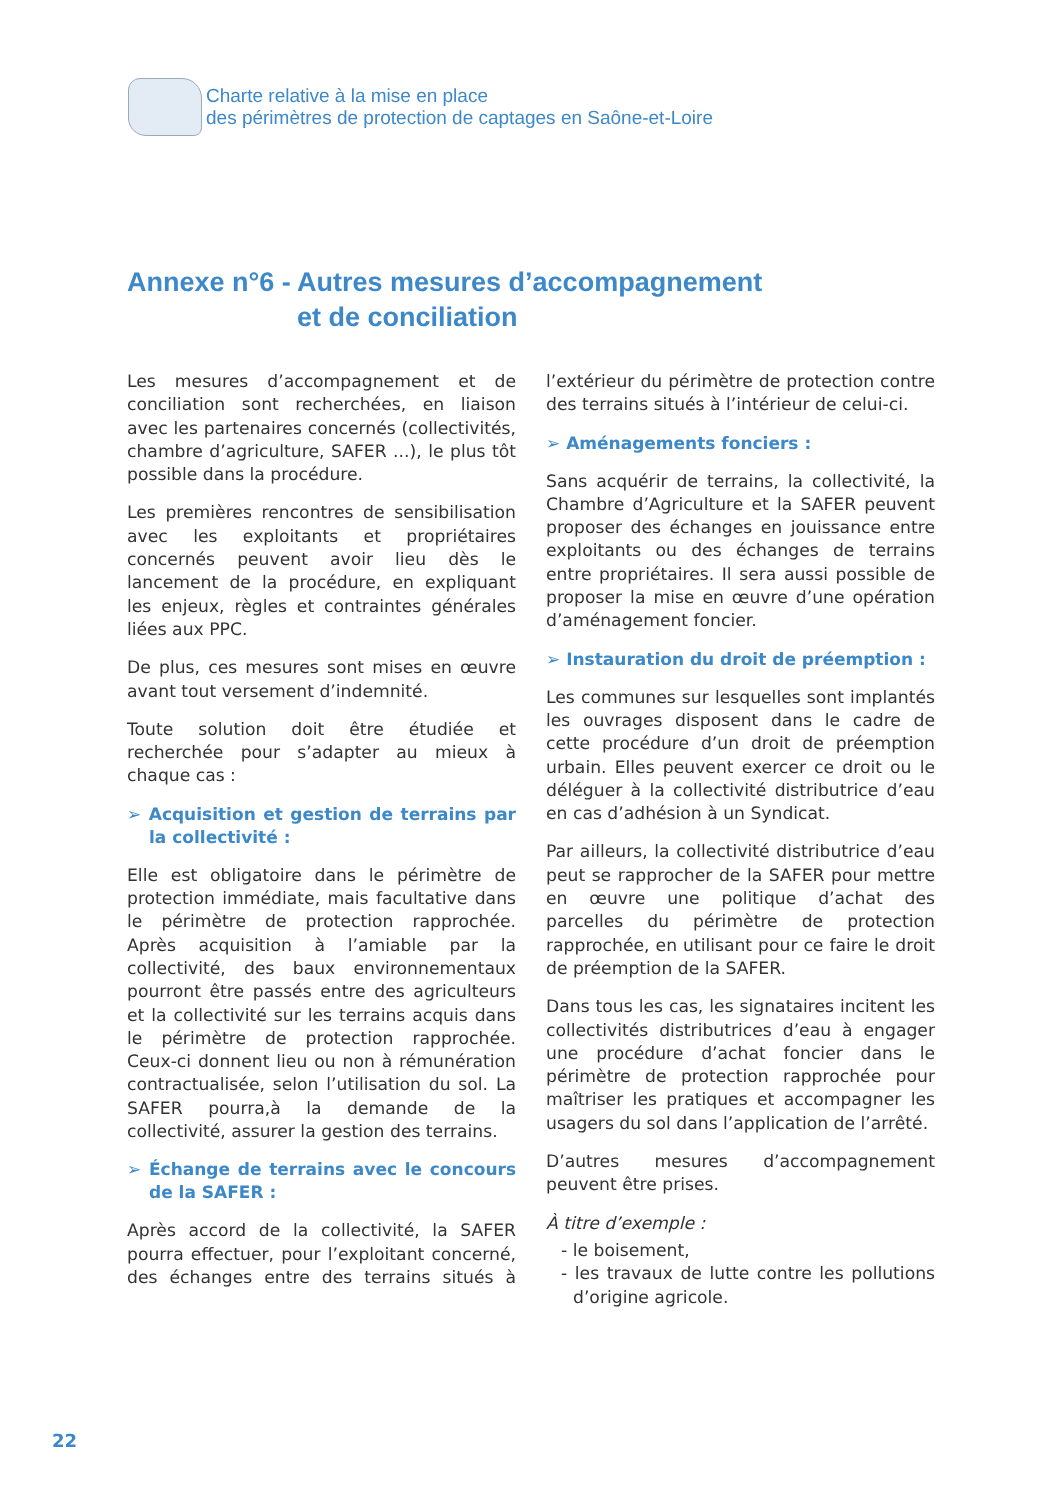Charte relative à la mise en place
des périmètres de protection de captages en Saône-et-Loire
Annexe n°6 - Autres mesures d’accompagnement
et de conciliation
Les mesures d’accompagnement et de conciliation sont recherchées, en liaison avec les partenaires concernés (collectivités, chambre d’agriculture, SAFER ...), le plus tôt possible dans la procédure.
Les premières rencontres de sensibilisation avec les exploitants et propriétaires concernés peuvent avoir lieu dès le lancement de la procédure, en expliquant les enjeux, règles et contraintes générales liées aux PPC.
De plus, ces mesures sont mises en œuvre avant tout versement d’indemnité.
Toute solution doit être étudiée et recherchée pour s’adapter au mieux à chaque cas :
➢ Acquisition et gestion de terrains par la collectivité :
Elle est obligatoire dans le périmètre de protection immédiate, mais facultative dans le périmètre de protection rapprochée. Après acquisition à l’amiable par la collectivité, des baux environnementaux pourront être passés entre des agriculteurs et la collectivité sur les terrains acquis dans le périmètre de protection rapprochée. Ceux-ci donnent lieu ou non à rémunération contractualisée, selon l’utilisation du sol. La SAFER pourra,à la demande de la collectivité, assurer la gestion des terrains.
➢ Échange de terrains avec le concours de la SAFER :
Après accord de la collectivité, la SAFER pourra effectuer, pour l’exploitant concerné, des échanges entre des terrains situés à l’extérieur du périmètre de protection contre des terrains situés à l’intérieur de celui-ci.
➢ Aménagements fonciers :
Sans acquérir de terrains, la collectivité, la Chambre d’Agriculture et la SAFER peuvent proposer des échanges en jouissance entre exploitants ou des échanges de terrains entre propriétaires. Il sera aussi possible de proposer la mise en œuvre d’une opération d’aménagement foncier.
➢ Instauration du droit de préemption :
Les communes sur lesquelles sont implantés les ouvrages disposent dans le cadre de cette procédure d’un droit de préemption urbain. Elles peuvent exercer ce droit ou le déléguer à la collectivité distributrice d’eau en cas d’adhésion à un Syndicat.
Par ailleurs, la collectivité distributrice d’eau peut se rapprocher de la SAFER pour mettre en œuvre une politique d’achat des parcelles du périmètre de protection rapprochée, en utilisant pour ce faire le droit de préemption de la SAFER.
Dans tous les cas, les signataires incitent les collectivités distributrices d’eau à engager une procédure d’achat foncier dans le périmètre de protection rapprochée pour maîtriser les pratiques et accompagner les usagers du sol dans l’application de l’arrêté.
D’autres mesures d’accompagnement peuvent être prises.
À titre d’exemple :
- le boisement,
- les travaux de lutte contre les pollutions d’origine agricole.
22